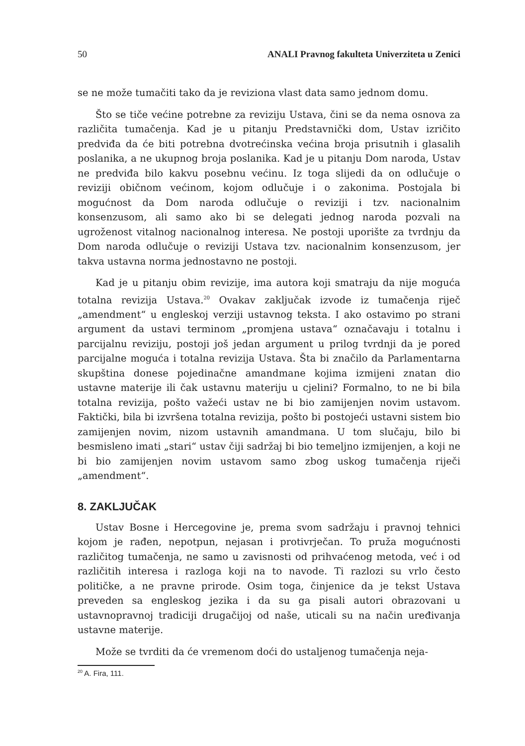50 ANALI Pravnog fakulteta Univerziteta u Zenici
se ne može tumačiti tako da je reviziona vlast data samo jednom domu.
Što se tiče većine potrebne za reviziju Ustava, čini se da nema osnova za različita tumačenja. Kad je u pitanju Predstavnički dom, Ustav izričito predviđa da će biti potrebna dvotrećinska većina broja prisutnih i glasalih poslanika, a ne ukupnog broja poslanika. Kad je u pitanju Dom naroda, Ustav ne predviđa bilo kakvu posebnu većinu. Iz toga slijedi da on odlučuje o reviziji običnom većinom, kojom odlučuje i o zakonima. Postojala bi mogućnost da Dom naroda odlučuje o reviziji i tzv. nacionalnim konsenzusom, ali samo ako bi se delegati jednog naroda pozvali na ugroženost vitalnog nacionalnog interesa. Ne postoji uporište za tvrdnju da Dom naroda odlučuje o reviziji Ustava tzv. nacionalnim konsenzusom, jer takva ustavna norma jednostavno ne postoji.
Kad je u pitanju obim revizije, ima autora koji smatraju da nije moguća totalna revizija Ustava.<sup>20</sup> Ovakav zaključak izvode iz tumačenja riječ „amendment“ u engleskoj verziji ustavnog teksta. I ako ostavimo po strani argument da ustavi terminom „promjena ustava“ označavaju i totalnu i parcijalnu reviziju, postoji još jedan argument u prilog tvrdnji da je pored parcijalne moguća i totalna revizija Ustava. Šta bi značilo da Parlamentarna skupština donese pojedinačne amandmane kojima izmijeni znatan dio ustavne materije ili čak ustavnu materiju u cjelini? Formalno, to ne bi bila totalna revizija, pošto važeći ustav ne bi bio zamijenjen novim ustavom. Faktički, bila bi izvršena totalna revizija, pošto bi postojeći ustavni sistem bio zamijenjen novim, nizom ustavnih amandmana. U tom slučaju, bilo bi besmisleno imati „stari“ ustav čiji sadržaj bi bio temeljno izmijenjen, a koji ne bi bio zamijenjen novim ustavom samo zbog uskog tumačenja riječi „amendment“.
8. ZAKLJUČAK
Ustav Bosne i Hercegovine je, prema svom sadržaju i pravnoj tehnici kojom je rađen, nepotpun, nejasan i protivrječan. To pruža mogućnosti različitog tumačenja, ne samo u zavisnosti od prihvaćenog metoda, već i od različitih interesa i razloga koji na to navode. Ti razlozi su vrlo često političke, a ne pravne prirode. Osim toga, činjenice da je tekst Ustava preveden sa engleskog jezika i da su ga pisali autori obrazovani u ustavnopravnoj tradiciji drugačijoj od naše, uticali su na način uređivanja ustavne materije.
Može se tvrditi da će vremenom doći do ustaljenog tumačenja neja-
<sup>20</sup> A. Fira, 111.